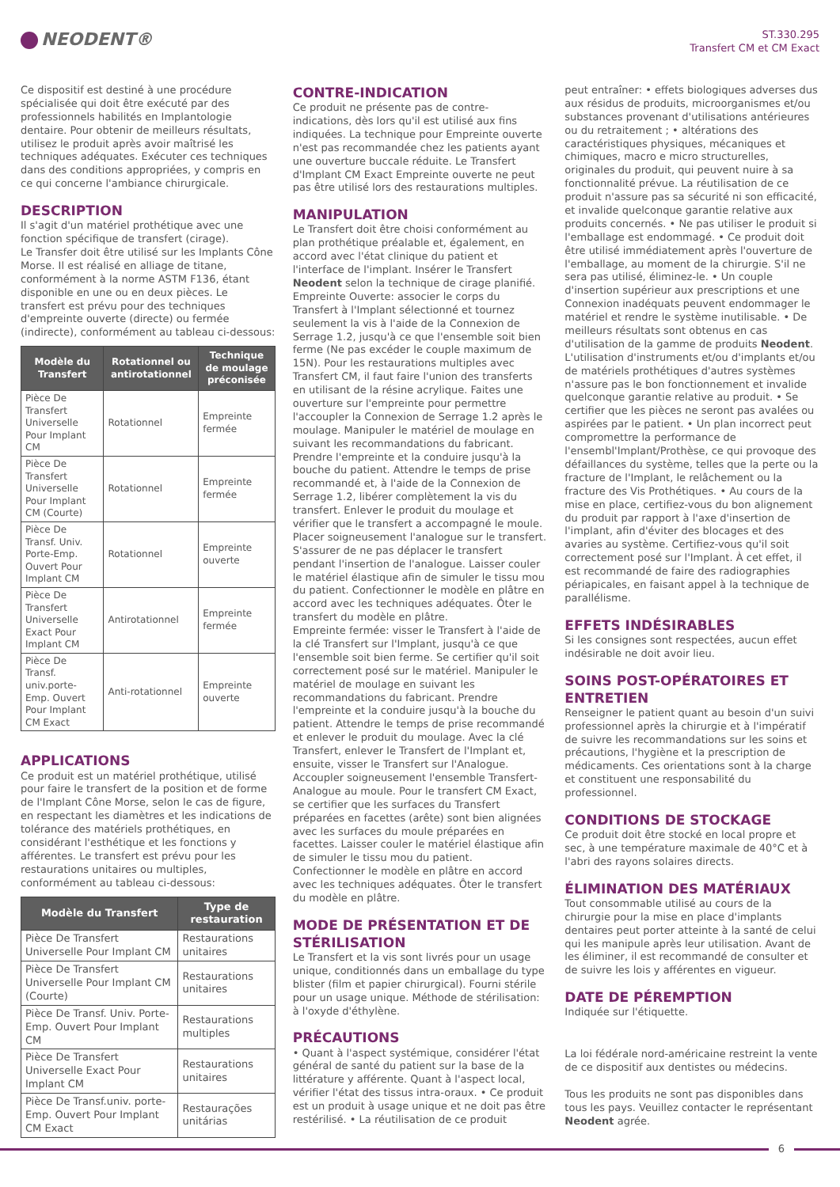NEODENT®
ST.330.295
Transfert CM et CM Exact
Ce dispositif est destiné à une procédure spécialisée qui doit être exécuté par des professionnels habilités en Implantologie dentaire. Pour obtenir de meilleurs résultats, utilisez le produit après avoir maîtrisé les techniques adéquates. Exécuter ces techniques dans des conditions appropriées, y compris en ce qui concerne l'ambiance chirurgicale.
DESCRIPTION
Il s'agit d'un matériel prothétique avec une fonction spécifique de transfert (cirage).
Le Transfer doit être utilisé sur les Implants Cône Morse. Il est réalisé en alliage de titane, conformément à la norme ASTM F136, étant disponible en une ou en deux pièces. Le transfert est prévu pour des techniques d'empreinte ouverte (directe) ou fermée (indirecte), conformément au tableau ci-dessous:
| Modèle du Transfert | Rotationnel ou antirotationnel | Technique de moulage préconisée |
| --- | --- | --- |
| Pièce De Transfert Universelle Pour Implant CM | Rotationnel | Empreinte fermée |
| Pièce De Transfert Universelle Pour Implant CM (Courte) | Rotationnel | Empreinte fermée |
| Pièce De Transf. Univ. Porte-Emp. Ouvert Pour Implant CM | Rotationnel | Empreinte ouverte |
| Pièce De Transfert Universelle Exact Pour Implant CM | Antirotationnel | Empreinte fermée |
| Pièce De Transf. univ.porte-Emp. Ouvert Pour Implant CM Exact | Anti-rotationnel | Empreinte ouverte |
APPLICATIONS
Ce produit est un matériel prothétique, utilisé pour faire le transfert de la position et de forme de l'Implant Cône Morse, selon le cas de figure, en respectant les diamètres et les indications de tolérance des matériels prothétiques, en considérant l'esthétique et les fonctions y afférentes. Le transfert est prévu pour les restaurations unitaires ou multiples, conformément au tableau ci-dessous:
| Modèle du Transfert | Type de restauration |
| --- | --- |
| Pièce De Transfert Universelle Pour Implant CM | Restaurations unitaires |
| Pièce De Transfert Universelle Pour Implant CM (Courte) | Restaurations unitaires |
| Pièce De Transf. Univ. Porte-Emp. Ouvert Pour Implant CM | Restaurations multiples |
| Pièce De Transfert Universelle Exact Pour Implant CM | Restaurations unitaires |
| Pièce De Transf.univ. porte-Emp. Ouvert Pour Implant CM Exact | Restaurações unitárias |
CONTRE-INDICATION
Ce produit ne présente pas de contre-indications, dès lors qu'il est utilisé aux fins indiquées. La technique pour Empreinte ouverte n'est pas recommandée chez les patients ayant une ouverture buccale réduite. Le Transfert d'Implant CM Exact Empreinte ouverte ne peut pas être utilisé lors des restaurations multiples.
MANIPULATION
Le Transfert doit être choisi conformément au plan prothétique préalable et, également, en accord avec l'état clinique du patient et l'interface de l'implant. Insérer le Transfert Neodent selon la technique de cirage planifié. Empreinte Ouverte: associer le corps du Transfert à l'Implant sélectionné et tournez seulement la vis à l'aide de la Connexion de Serrage 1.2, jusqu'à ce que l'ensemble soit bien ferme (Ne pas excéder le couple maximum de 15N). Pour les restaurations multiples avec Transfert CM, il faut faire l'union des transferts en utilisant de la résine acrylique. Faites une ouverture sur l'empreinte pour permettre l'accoupler la Connexion de Serrage 1.2 après le moulage. Manipuler le matériel de moulage en suivant les recommandations du fabricant. Prendre l'empreinte et la conduire jusqu'à la bouche du patient. Attendre le temps de prise recommandé et, à l'aide de la Connexion de Serrage 1.2, libérer complètement la vis du transfert. Enlever le produit du moulage et vérifier que le transfert a accompagné le moule. Placer soigneusement l'analogue sur le transfert. S'assurer de ne pas déplacer le transfert pendant l'insertion de l'analogue. Laisser couler le matériel élastique afin de simuler le tissu mou du patient. Confectionner le modèle en plâtre en accord avec les techniques adéquates. Ôter le transfert du modèle en plâtre.
Empreinte fermée: visser le Transfert à l'aide de la clé Transfert sur l'Implant, jusqu'à ce que l'ensemble soit bien ferme. Se certifier qu'il soit correctement posé sur le matériel. Manipuler le matériel de moulage en suivant les recommandations du fabricant. Prendre l'empreinte et la conduire jusqu'à la bouche du patient. Attendre le temps de prise recommandé et enlever le produit du moulage. Avec la clé Transfert, enlever le Transfert de l'Implant et, ensuite, visser le Transfert sur l'Analogue. Accoupler soigneusement l'ensemble Transfert-Analogue au moule. Pour le transfert CM Exact, se certifier que les surfaces du Transfert préparées en facettes (arête) sont bien alignées avec les surfaces du moule préparées en facettes. Laisser couler le matériel élastique afin de simuler le tissu mou du patient. Confectionner le modèle en plâtre en accord avec les techniques adéquates. Ôter le transfert du modèle en plâtre.
MODE DE PRÉSENTATION ET DE STÉRILISATION
Le Transfert et la vis sont livrés pour un usage unique, conditionnés dans un emballage du type blister (film et papier chirurgical). Fourni stérile pour un usage unique. Méthode de stérilisation: à l'oxyde d'éthylène.
PRÉCAUTIONS
• Quant à l'aspect systémique, considérer l'état général de santé du patient sur la base de la littérature y afférente. Quant à l'aspect local, vérifier l'état des tissus intra-oraux. • Ce produit est un produit à usage unique et ne doit pas être restérilisé. • La réutilisation de ce produit
peut entraîner: • effets biologiques adverses dus aux résidus de produits, microorganismes et/ou substances provenant d'utilisations antérieures ou du retraitement ; • altérations des caractéristiques physiques, mécaniques et chimiques, macro e micro structurelles, originales du produit, qui peuvent nuire à sa fonctionnalité prévue. La réutilisation de ce produit n'assure pas sa sécurité ni son efficacité, et invalide quelconque garantie relative aux produits concernés. • Ne pas utiliser le produit si l'emballage est endommagé. • Ce produit doit être utilisé immédiatement après l'ouverture de l'emballage, au moment de la chirurgie. S'il ne sera pas utilisé, éliminez-le. • Un couple d'insertion supérieur aux prescriptions et une Connexion inadéquats peuvent endommager le matériel et rendre le système inutilisable. • De meilleurs résultats sont obtenus en cas d'utilisation de la gamme de produits Neodent. L'utilisation d'instruments et/ou d'implants et/ou de matériels prothétiques d'autres systèmes n'assure pas le bon fonctionnement et invalide quelconque garantie relative au produit. • Se certifier que les pièces ne seront pas avalées ou aspirées par le patient. • Un plan incorrect peut compromettre la performance de l'ensembl'Implant/Prothèse, ce qui provoque des défaillances du système, telles que la perte ou la fracture de l'Implant, le relâchement ou la fracture des Vis Prothétiques. • Au cours de la mise en place, certifiez-vous du bon alignement du produit par rapport à l'axe d'insertion de l'implant, afin d'éviter des blocages et des avaries au système. Certifiez-vous qu'il soit correctement posé sur l'Implant. À cet effet, il est recommandé de faire des radiographies périapicales, en faisant appel à la technique de parallélisme.
EFFETS INDÉSIRABLES
Si les consignes sont respectées, aucun effet indésirable ne doit avoir lieu.
SOINS POST-OPÉRATOIRES ET ENTRETIEN
Renseigner le patient quant au besoin d'un suivi professionnel après la chirurgie et à l'impératif de suivre les recommandations sur les soins et précautions, l'hygiène et la prescription de médicaments. Ces orientations sont à la charge et constituent une responsabilité du professionnel.
CONDITIONS DE STOCKAGE
Ce produit doit être stocké en local propre et sec, à une température maximale de 40°C et à l'abri des rayons solaires directs.
ÉLIMINATION DES MATÉRIAUX
Tout consommable utilisé au cours de la chirurgie pour la mise en place d'implants dentaires peut porter atteinte à la santé de celui qui les manipule après leur utilisation. Avant de les éliminer, il est recommandé de consulter et de suivre les lois y afférentes en vigueur.
DATE DE PÉREMPTION
Indiquée sur l'étiquette.
La loi fédérale nord-américaine restreint la vente de ce dispositif aux dentistes ou médecins.
Tous les produits ne sont pas disponibles dans tous les pays. Veuillez contacter le représentant Neodent agrée.
6